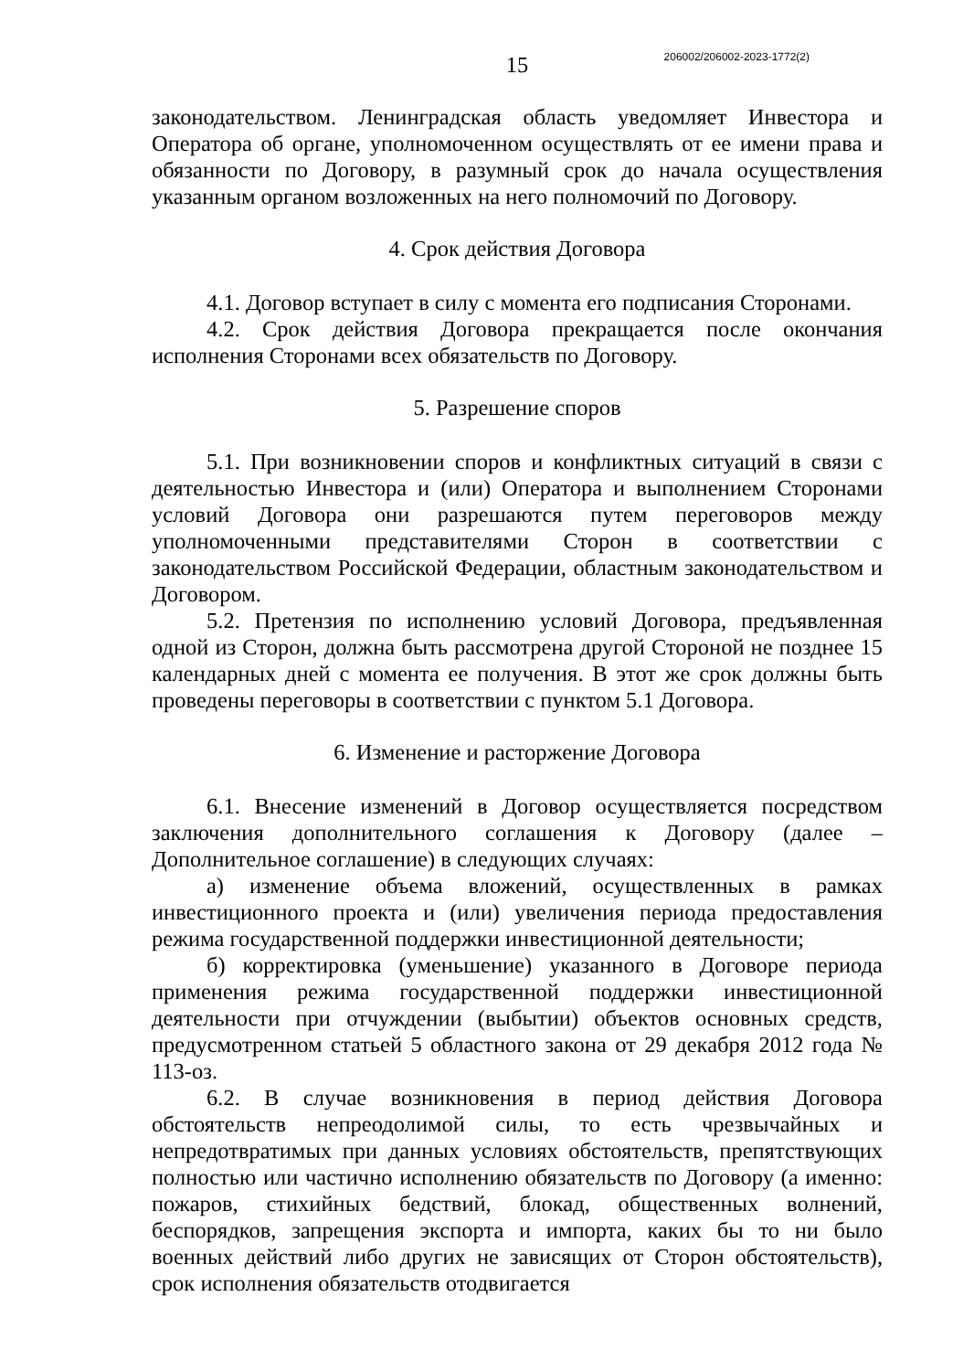206002/206002-2023-1772(2)
15
законодательством. Ленинградская область уведомляет Инвестора и Оператора об органе, уполномоченном осуществлять от ее имени права и обязанности по Договору, в разумный срок до начала осуществления указанным органом возложенных на него полномочий по Договору.
4. Срок действия Договора
4.1. Договор вступает в силу с момента его подписания Сторонами.
4.2. Срок действия Договора прекращается после окончания исполнения Сторонами всех обязательств по Договору.
5. Разрешение споров
5.1. При возникновении споров и конфликтных ситуаций в связи с деятельностью Инвестора и (или) Оператора и выполнением Сторонами условий Договора они разрешаются путем переговоров между уполномоченными представителями Сторон в соответствии с законодательством Российской Федерации, областным законодательством и Договором.
5.2. Претензия по исполнению условий Договора, предъявленная одной из Сторон, должна быть рассмотрена другой Стороной не позднее 15 календарных дней с момента ее получения. В этот же срок должны быть проведены переговоры в соответствии с пунктом 5.1 Договора.
6. Изменение и расторжение Договора
6.1. Внесение изменений в Договор осуществляется посредством заключения дополнительного соглашения к Договору (далее – Дополнительное соглашение) в следующих случаях:
а) изменение объема вложений, осуществленных в рамках инвестиционного проекта и (или) увеличения периода предоставления режима государственной поддержки инвестиционной деятельности;
б) корректировка (уменьшение) указанного в Договоре периода применения режима государственной поддержки инвестиционной деятельности при отчуждении (выбытии) объектов основных средств, предусмотренном статьей 5 областного закона от 29 декабря 2012 года № 113-оз.
6.2. В случае возникновения в период действия Договора обстоятельств непреодолимой силы, то есть чрезвычайных и непредотвратимых при данных условиях обстоятельств, препятствующих полностью или частично исполнению обязательств по Договору (а именно: пожаров, стихийных бедствий, блокад, общественных волнений, беспорядков, запрещения экспорта и импорта, каких бы то ни было военных действий либо других не зависящих от Сторон обстоятельств), срок исполнения обязательств отодвигается